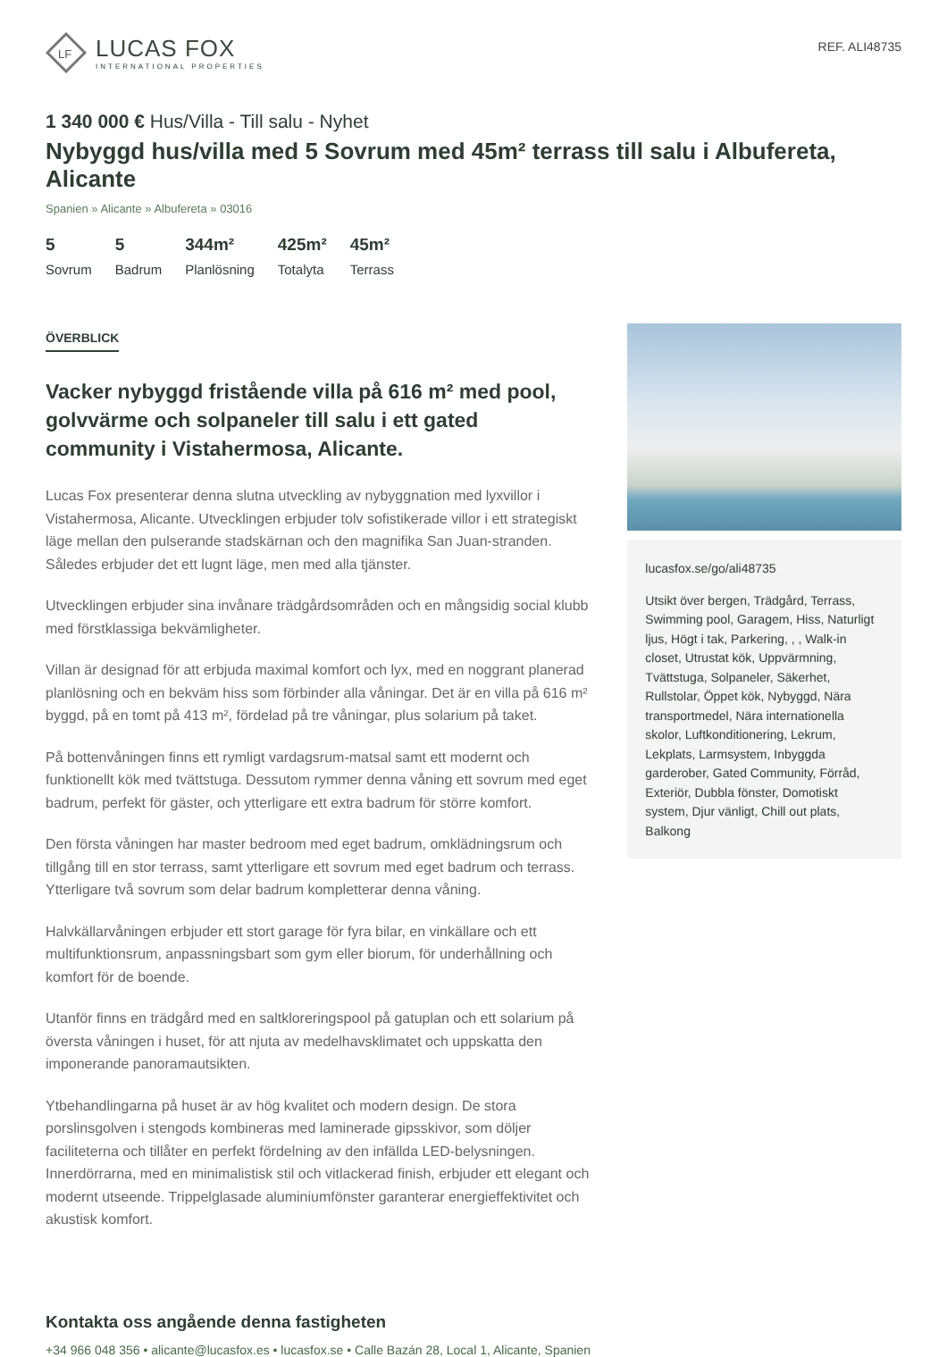LF
LUCAS FOX
INTERNATIONAL PROPERTIES
REF. ALI48735
1 340 000 € Hus/Villa - Till salu - Nyhet
Nybyggd hus/villa med 5 Sovrum med 45m² terrass till salu i Albufereta, Alicante
Spanien » Alicante » Albufereta » 03016
5
Sovrum
5
Badrum
344m²
Planlösning
425m²
Totalyta
45m²
Terrass
ÖVERBLICK
Vacker nybyggd fristående villa på 616 m² med pool, golvvärme och solpaneler till salu i ett gated community i Vistahermosa, Alicante.
Lucas Fox presenterar denna slutna utveckling av nybyggnation med lyxvillor i Vistahermosa, Alicante. Utvecklingen erbjuder tolv sofistikerade villor i ett strategiskt läge mellan den pulserande stadskärnan och den magnifika San Juan-stranden. Således erbjuder det ett lugnt läge, men med alla tjänster.
Utvecklingen erbjuder sina invånare trädgårdsområden och en mångsidig social klubb med förstklassiga bekvämligheter.
Villan är designad för att erbjuda maximal komfort och lyx, med en noggrant planerad planlösning och en bekväm hiss som förbinder alla våningar. Det är en villa på 616 m² byggd, på en tomt på 413 m², fördelad på tre våningar, plus solarium på taket.
På bottenvåningen finns ett rymligt vardagsrum-matsal samt ett modernt och funktionellt kök med tvättstuga. Dessutom rymmer denna våning ett sovrum med eget badrum, perfekt för gäster, och ytterligare ett extra badrum för större komfort.
Den första våningen har master bedroom med eget badrum, omklädningsrum och tillgång till en stor terrass, samt ytterligare ett sovrum med eget badrum och terrass. Ytterligare två sovrum som delar badrum kompletterar denna våning.
Halvkällarvåningen erbjuder ett stort garage för fyra bilar, en vinkällare och ett multifunktionsrum, anpassningsbart som gym eller biorum, för underhållning och komfort för de boende.
Utanför finns en trädgård med en saltkloreringspool på gatuplan och ett solarium på översta våningen i huset, för att njuta av medelhavsklimatet och uppskatta den imponerande panoramautsikten.
Ytbehandlingarna på huset är av hög kvalitet och modern design. De stora porslinsgolven i stengods kombineras med laminerade gipsskivor, som döljer faciliteterna och tillåter en perfekt fördelning av den infällda LED-belysningen. Innerdörrarna, med en minimalistisk stil och vitlackerad finish, erbjuder ett elegant och modernt utseende. Trippelglasade aluminiumfönster garanterar energieffektivitet och akustisk komfort.
lucasfox.se/go/ali48735
Utsikt över bergen, Trädgård, Terrass, Swimming pool, Garagem, Hiss, Naturligt ljus, Högt i tak, Parkering, , , Walk-in closet, Utrustat kök, Uppvärmning, Tvättstuga, Solpaneler, Säkerhet, Rullstolar, Öppet kök, Nybyggd, Nära transportmedel, Nära internationella skolor, Luftkonditionering, Lekrum, Lekplats, Larmsystem, Inbyggda garderober, Gated Community, Förråd, Exteriör, Dubbla fönster, Domotiskt system, Djur vänligt, Chill out plats, Balkong
Kontakta oss angående denna fastigheten
+34 966 048 356 • alicante@lucasfox.es • lucasfox.se • Calle Bazán 28, Local 1, Alicante, Spanien